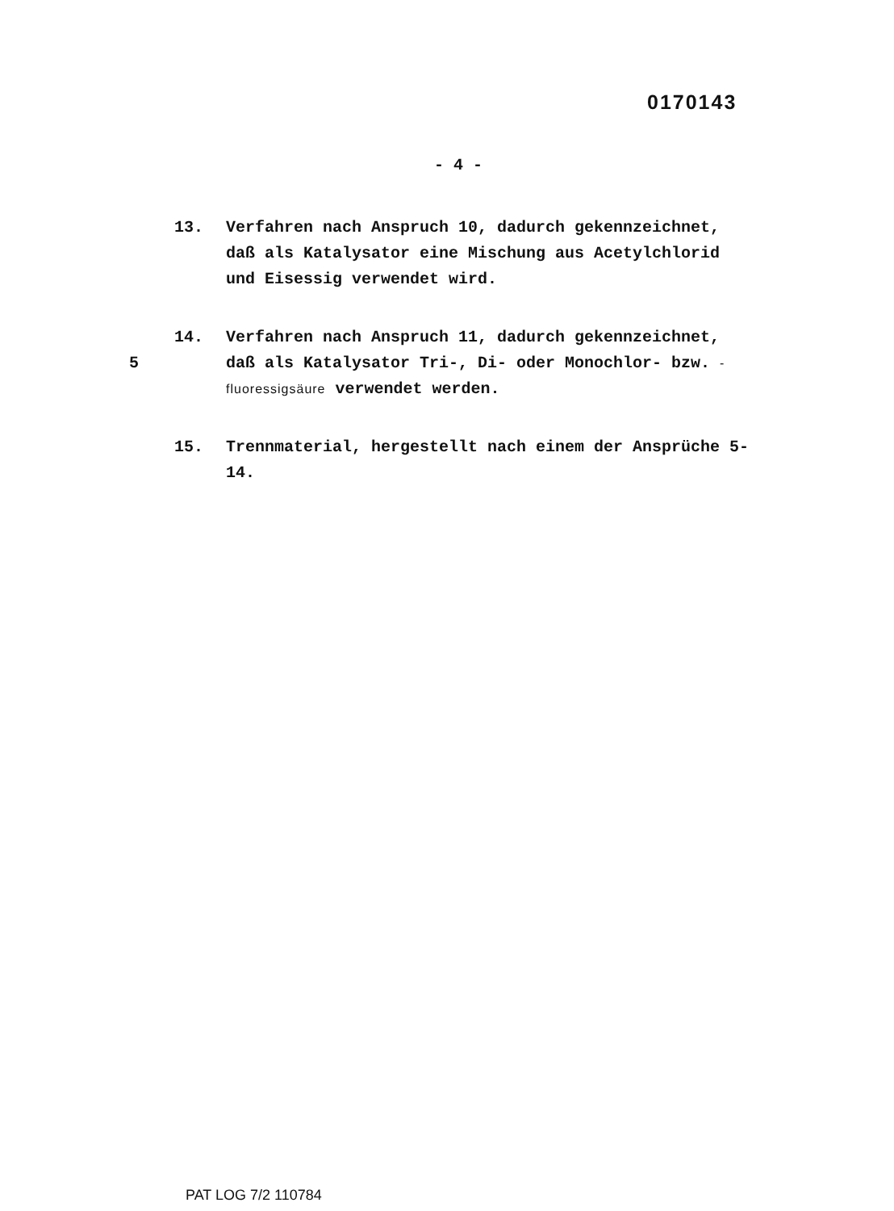0170143
- 4 -
13. Verfahren nach Anspruch 10, dadurch gekennzeichnet, daß als Katalysator eine Mischung aus Acetylchlorid und Eisessig verwendet wird.
5 14. Verfahren nach Anspruch 11, dadurch gekennzeichnet, daß als Katalysator Tri-, Di- oder Monochlor- bzw. -fluoressigsäure verwendet werden.
15. Trennmaterial, hergestellt nach einem der Ansprüche 5-14.
PAT LOG 7/2 110784